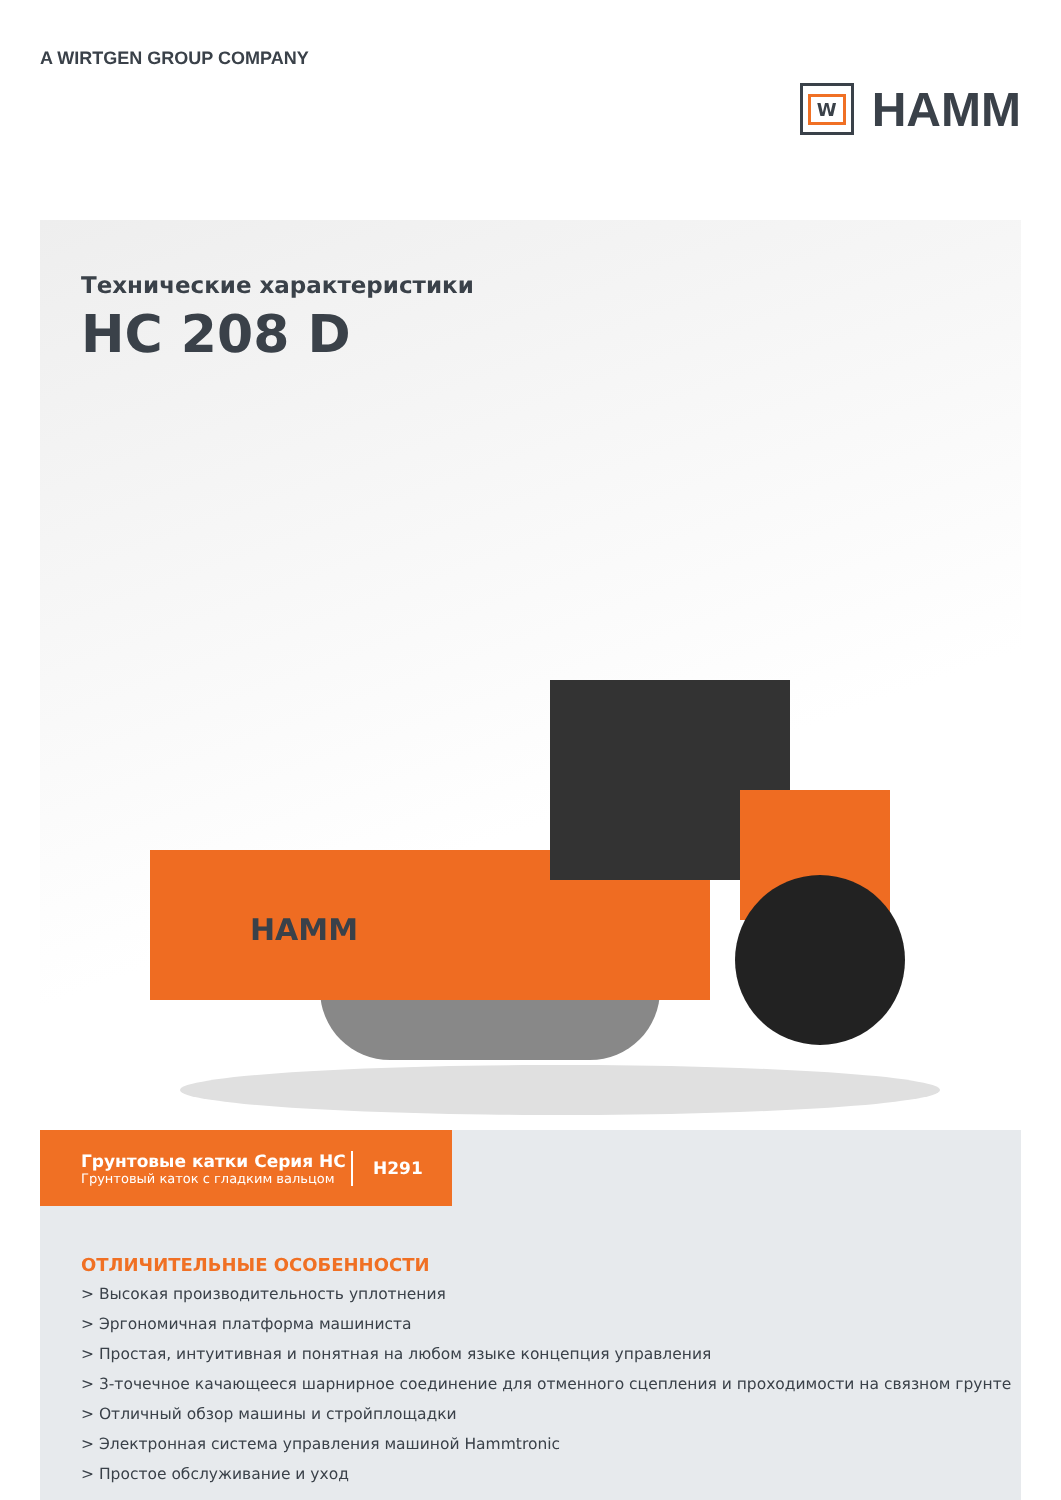A WIRTGEN GROUP COMPANY
W
HAMM
Технические характеристики
HC 208 D
HAMM
Грунтовые катки Серия HC
Грунтовый каток с гладким вальцом
H291
ОТЛИЧИТЕЛЬНЫЕ ОСОБЕННОСТИ
> Высокая производительность уплотнения
> Эргономичная платформа машиниста
> Простая, интуитивная и понятная на любом языке концепция управления
> 3-точечное качающееся шарнирное соединение для отменного сцепления и проходимости на связном грунте
> Отличный обзор машины и стройплощадки
> Электронная система управления машиной Hammtronic
> Простое обслуживание и уход